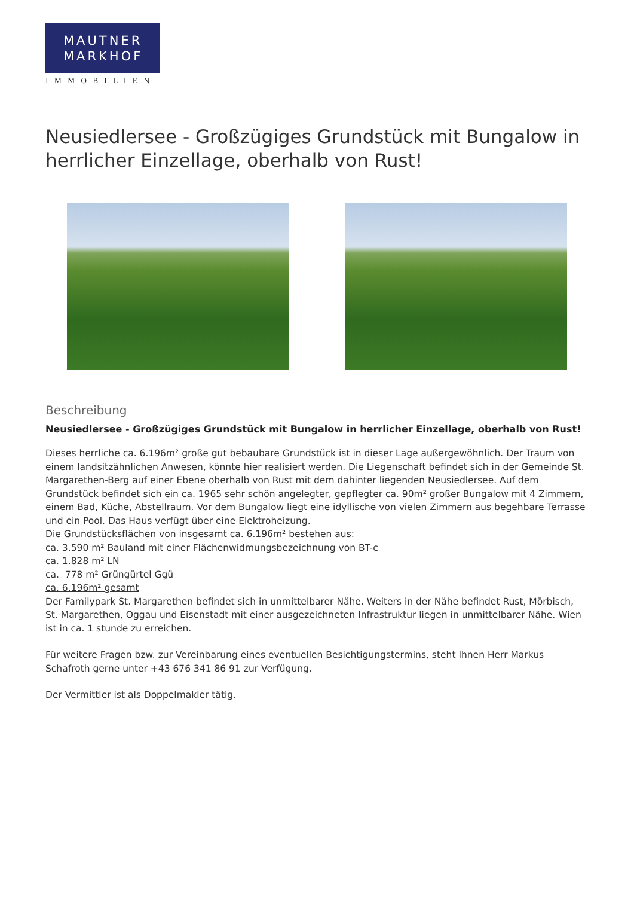MAUTNER
MARKHOF
IMMOBILIEN
Neusiedlersee - Großzügiges Grundstück mit Bungalow in herrlicher Einzellage, oberhalb von Rust!
Beschreibung
Neusiedlersee - Großzügiges Grundstück mit Bungalow in herrlicher Einzellage, oberhalb von Rust!
Dieses herrliche ca. 6.196m² große gut bebaubare Grundstück ist in dieser Lage außergewöhnlich. Der Traum von einem landsitzähnlichen Anwesen, könnte hier realisiert werden. Die Liegenschaft befindet sich in der Gemeinde St. Margarethen-Berg auf einer Ebene oberhalb von Rust mit dem dahinter liegenden Neusiedlersee. Auf dem Grundstück befindet sich ein ca. 1965 sehr schön angelegter, gepflegter ca. 90m² großer Bungalow mit 4 Zimmern, einem Bad, Küche, Abstellraum. Vor dem Bungalow liegt eine idyllische von vielen Zimmern aus begehbare Terrasse und ein Pool. Das Haus verfügt über eine Elektroheizung.
Die Grundstücksflächen von insgesamt ca. 6.196m² bestehen aus:
ca. 3.590 m² Bauland mit einer Flächenwidmungsbezeichnung von BT-c
ca. 1.828 m² LN
ca. 778 m² Grüngürtel Ggü
ca. 6.196m² gesamt
Der Familypark St. Margarethen befindet sich in unmittelbarer Nähe. Weiters in der Nähe befindet Rust, Mörbisch, St. Margarethen, Oggau und Eisenstadt mit einer ausgezeichneten Infrastruktur liegen in unmittelbarer Nähe. Wien ist in ca. 1 stunde zu erreichen.
Für weitere Fragen bzw. zur Vereinbarung eines eventuellen Besichtigungstermins, steht Ihnen Herr Markus Schafroth gerne unter +43 676 341 86 91 zur Verfügung.
Der Vermittler ist als Doppelmakler tätig.